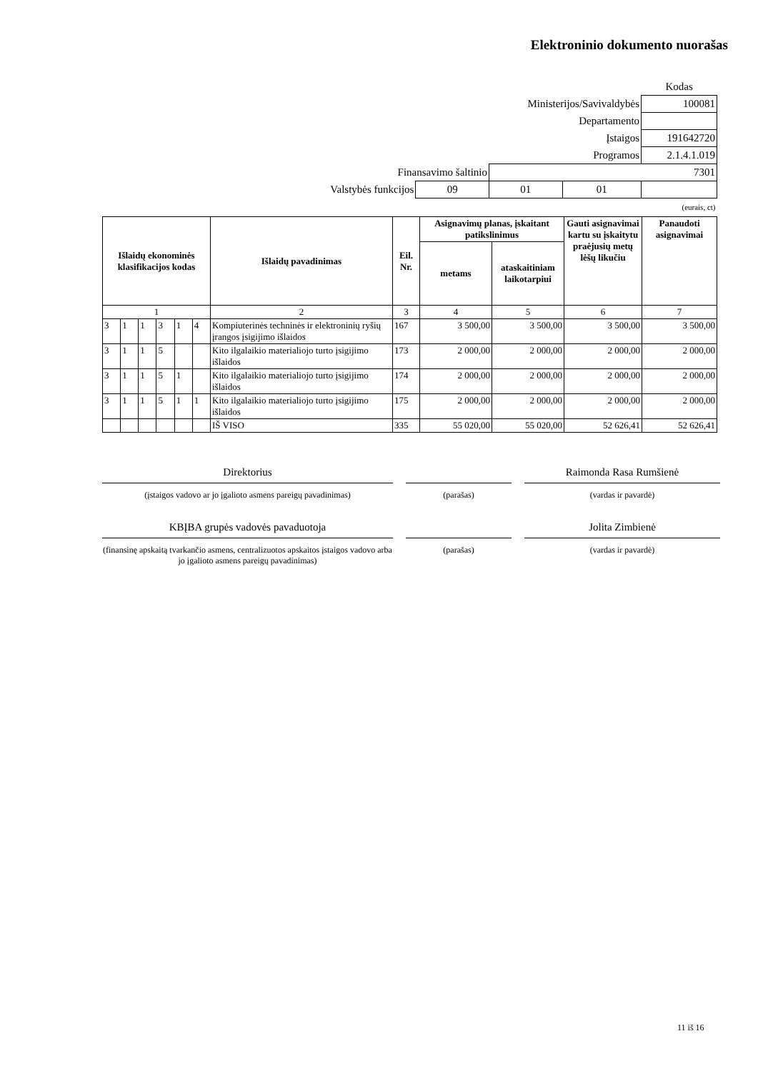Elektroninio dokumento nuorašas
| | | | | | Kodas |
| Ministerijos/Savivaldybės | | | | | 100081 |
| Departamento | | | | | |
| Įstaigos | | | | | 191642720 |
| Programos | | | | 2.1.4.1.019 | |
| Finansavimo šaltinio | | 7301 | | | |
| Valstybės funkcijos | 09 | 01 | 01 | | |
| (eurais, ct) | | | | | |
| Išlaidų ekonominės klasifikacijos kodas | | | | | | Išlaidų pavadinimas | Eil. Nr. | Asignavimų planas, įskaitant patikslinimus | | Gauti asignavimai kartu su įskaitytu praėjusių metų lėšų likučiu | Panaudoti asignavimai |
| --- | --- | --- | --- | --- | --- | --- | --- | --- | --- | --- | --- |
| | | | | | | | | metams | ataskaitiniam laikotarpiui | | |
| 1 | | | | | | 2 | 3 | 4 | 5 | 6 | 7 |
| 3 | 1 | 1 | 3 | 1 | 4 | Kompiuterinės techninės ir elektroninių ryšių įrangos įsigijimo išlaidos | 167 | 3 500,00 | 3 500,00 | 3 500,00 | 3 500,00 |
| 3 | 1 | 1 | 5 | | | Kito ilgalaikio materialiojo turto įsigijimo išlaidos | 173 | 2 000,00 | 2 000,00 | 2 000,00 | 2 000,00 |
| 3 | 1 | 1 | 5 | 1 | | Kito ilgalaikio materialiojo turto įsigijimo išlaidos | 174 | 2 000,00 | 2 000,00 | 2 000,00 | 2 000,00 |
| 3 | 1 | 1 | 5 | 1 | 1 | Kito ilgalaikio materialiojo turto įsigijimo išlaidos | 175 | 2 000,00 | 2 000,00 | 2 000,00 | 2 000,00 |
| | | | | | | IŠ VISO | 335 | 55 020,00 | 55 020,00 | 52 626,41 | 52 626,41 |
Direktorius Raimonda Rasa Rumšienė
(įstaigos vadovo ar jo įgalioto asmens pareigų pavadinimas) (parašas) (vardas ir pavardė)
KBĮBA grupės vadovės pavaduotoja Jolita Zimbienė
(finansinę apskaitą tvarkančio asmens, centralizuotos apskaitos įstaigos vadovo arba jo įgalioto asmens pareigų pavadinimas) (parašas) (vardas ir pavardė)
11 iš 16